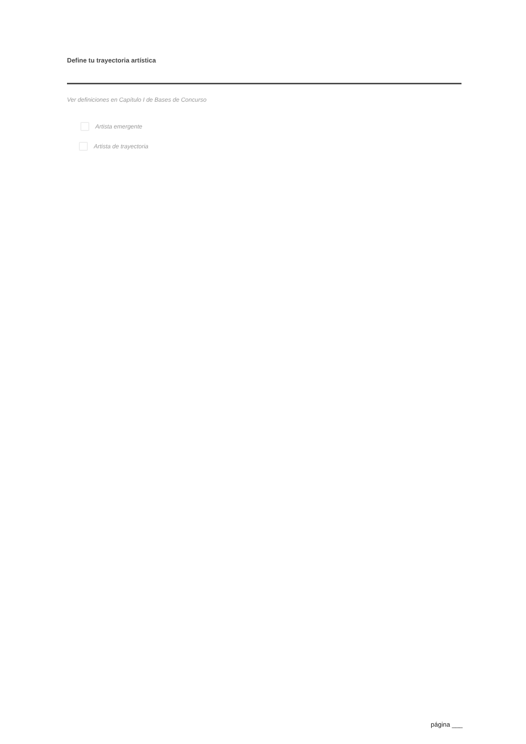Define tu trayectoria artística
Ver definiciones en Capítulo I de Bases de Concurso
Artista emergente
Artista de trayectoria
página ___